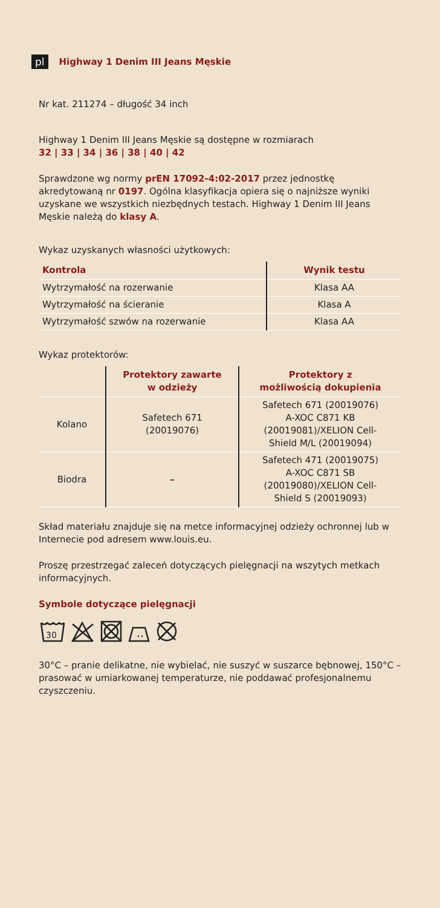pl Highway 1 Denim III Jeans Męskie
Nr kat. 211274 – długość 34 inch
Highway 1 Denim III Jeans Męskie są dostępne w rozmiarach
32 | 33 | 34 | 36 | 38 | 40 | 42
Sprawdzone wg normy prEN 17092-4:02-2017 przez jednostkę akredytowaną nr 0197. Ogólna klasyfikacja opiera się o najniższe wyniki uzyskane we wszystkich niezbędnych testach. Highway 1 Denim III Jeans Męskie należą do klasy A.
Wykaz uzyskanych własności użytkowych:
| Kontrola | Wynik testu |
| --- | --- |
| Wytrzymałość na rozerwanie | Klasa AA |
| Wytrzymałość na ścieranie | Klasa A |
| Wytrzymałość szwów na rozerwanie | Klasa AA |
Wykaz protektorów:
| | Protektory zawarte w odzieży | Protektory z możliwością dokupienia |
| --- | --- | --- |
| Kolano | Safetech 671 (20019076) | Safetech 671 (20019076) A-XOC C871 KB (20019081)/XELION Cell- Shield M/L (20019094) |
| Biodra | – | Safetech 471 (20019075) A-XOC C871 SB (20019080)/XELION Cell- Shield S (20019093) |
Skład materiału znajduje się na metce informacyjnej odzieży ochronnej lub w Internecie pod adresem www.louis.eu.
Proszę przestrzegać zaleceń dotyczących pielęgnacji na wszytych metkach informacyjnych.
Symbole dotyczące pielęgnacji
30
30°C – pranie delikatne, nie wybielać, nie suszyć w suszarce bębnowej, 150°C – prasować w umiarkowanej temperaturze, nie poddawać profesjonalnemu czyszczeniu.